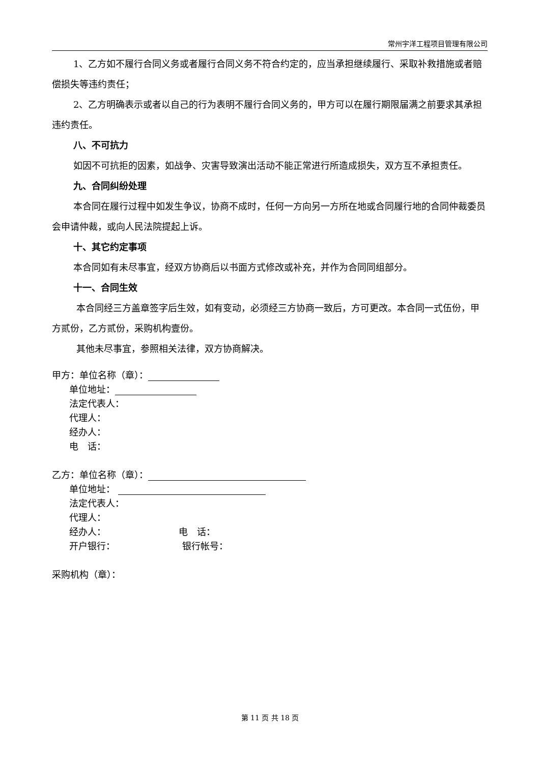常州宇洋工程项目管理有限公司
1、乙方如不履行合同义务或者履行合同义务不符合约定的，应当承担继续履行、采取补救措施或者赔偿损失等违约责任；
2、乙方明确表示或者以自己的行为表明不履行合同义务的，甲方可以在履行期限届满之前要求其承担违约责任。
八、不可抗力
如因不可抗拒的因素，如战争、灾害导致演出活动不能正常进行所造成损失，双方互不承担责任。
九、合同纠纷处理
本合同在履行过程中如发生争议，协商不成时，任何一方向另一方所在地或合同履行地的合同仲裁委员会申请仲裁，或向人民法院提起上诉。
十、其它约定事项
本合同如有未尽事宜，经双方协商后以书面方式修改或补充，并作为合同同组部分。
十一、合同生效
本合同经三方盖章签字后生效，如有变动，必须经三方协商一致后，方可更改。本合同一式伍份，甲方贰份，乙方贰份，采购机构壹份。
其他未尽事宜，参照相关法律，双方协商解决。
甲方：单位名称（章）：
单位地址：
法定代表人：
代理人：
经办人：
电　话：
乙方：单位名称（章）：
单位地址：
法定代表人：
代理人：
经办人： 电　话：
开户银行： 银行帐号：
采购机构（章）：
第 11 页 共 18 页